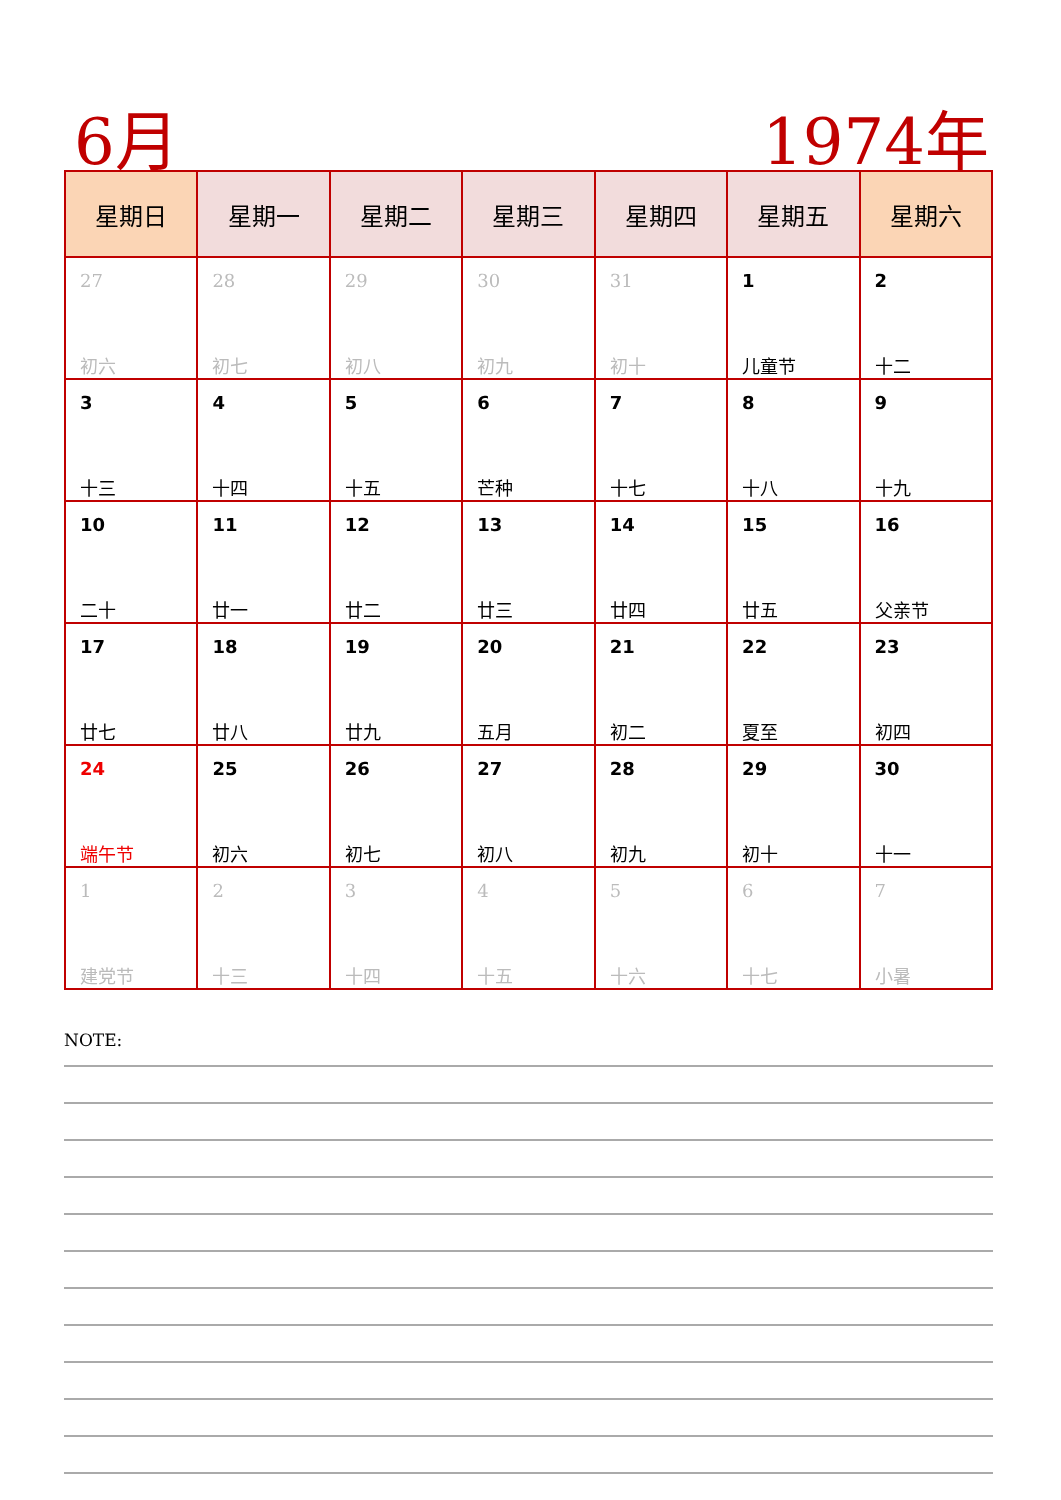6月 1974年
| 星期日 | 星期一 | 星期二 | 星期三 | 星期四 | 星期五 | 星期六 |
| --- | --- | --- | --- | --- | --- | --- |
| 27 初六 | 28 初七 | 29 初八 | 30 初九 | 31 初十 | 1 儿童节 | 2 十二 |
| 3 十三 | 4 十四 | 5 十五 | 6 芒种 | 7 十七 | 8 十八 | 9 十九 |
| 10 二十 | 11 廿一 | 12 廿二 | 13 廿三 | 14 廿四 | 15 廿五 | 16 父亲节 |
| 17 廿七 | 18 廿八 | 19 廿九 | 20 五月 | 21 初二 | 22 夏至 | 23 初四 |
| 24 端午节 | 25 初六 | 26 初七 | 27 初八 | 28 初九 | 29 初十 | 30 十一 |
| 1 建党节 | 2 十三 | 3 十四 | 4 十五 | 5 十六 | 6 十七 | 7 小暑 |
NOTE: